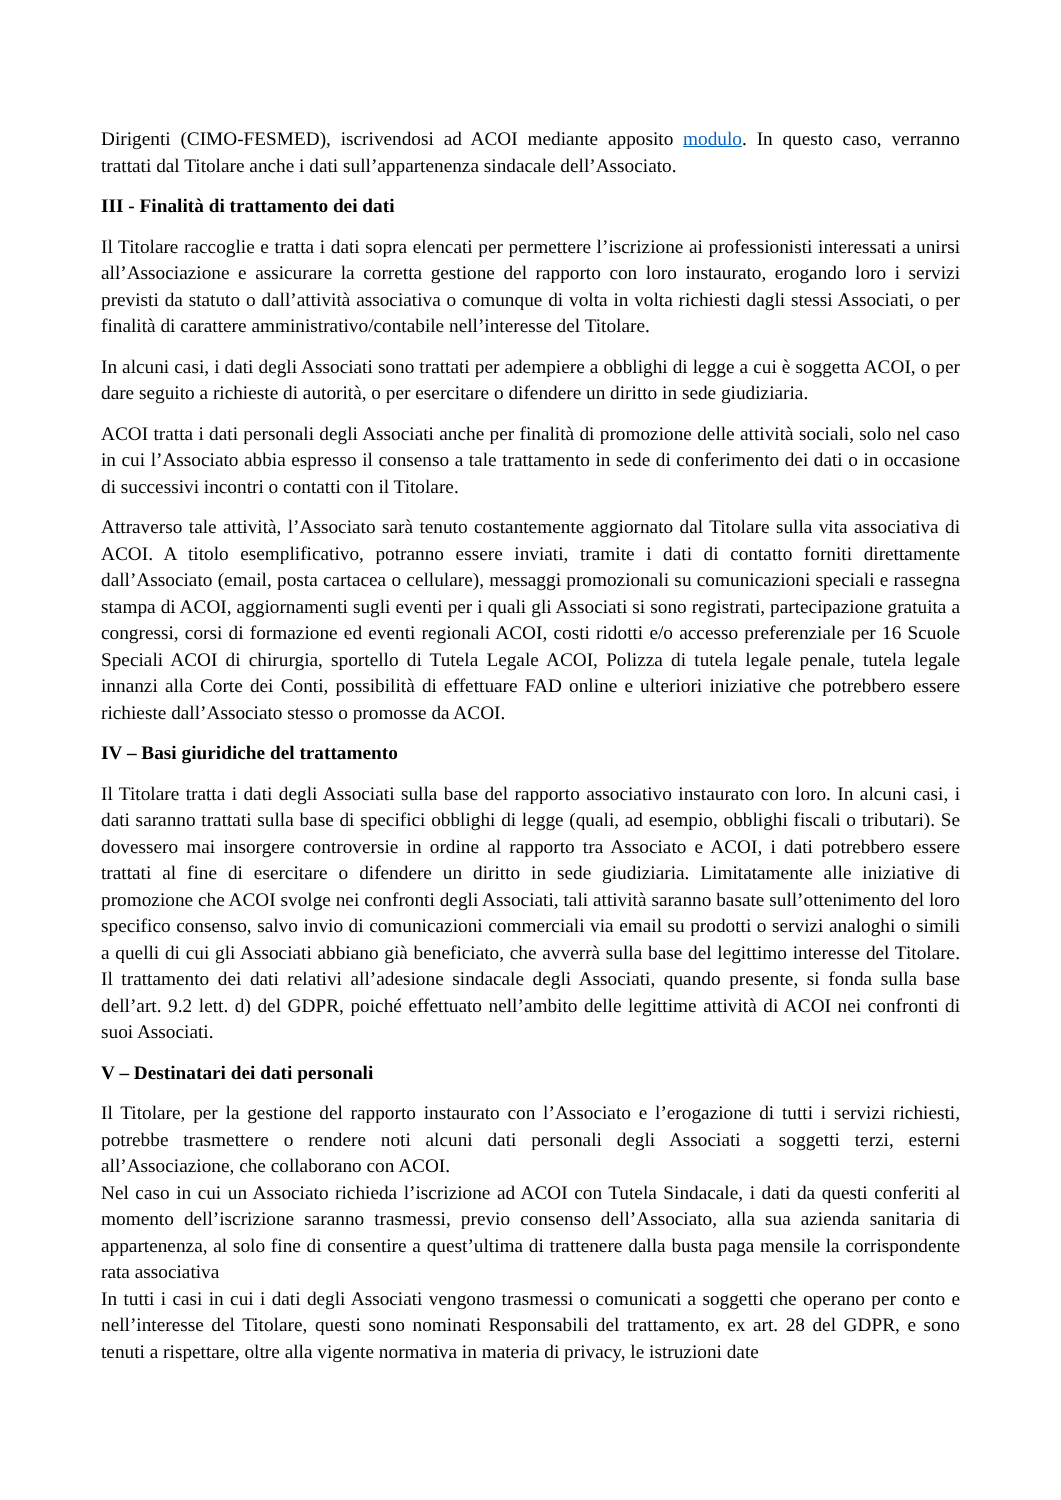Dirigenti (CIMO-FESMED), iscrivendosi ad ACOI mediante apposito modulo. In questo caso, verranno trattati dal Titolare anche i dati sull’appartenenza sindacale dell’Associato.
III - Finalità di trattamento dei dati
Il Titolare raccoglie e tratta i dati sopra elencati per permettere l’iscrizione ai professionisti interessati a unirsi all’Associazione e assicurare la corretta gestione del rapporto con loro instaurato, erogando loro i servizi previsti da statuto o dall’attività associativa o comunque di volta in volta richiesti dagli stessi Associati, o per finalità di carattere amministrativo/contabile nell’interesse del Titolare.
In alcuni casi, i dati degli Associati sono trattati per adempiere a obblighi di legge a cui è soggetta ACOI, o per dare seguito a richieste di autorità, o per esercitare o difendere un diritto in sede giudiziaria.
ACOI tratta i dati personali degli Associati anche per finalità di promozione delle attività sociali, solo nel caso in cui l’Associato abbia espresso il consenso a tale trattamento in sede di conferimento dei dati o in occasione di successivi incontri o contatti con il Titolare.
Attraverso tale attività, l’Associato sarà tenuto costantemente aggiornato dal Titolare sulla vita associativa di ACOI. A titolo esemplificativo, potranno essere inviati, tramite i dati di contatto forniti direttamente dall’Associato (email, posta cartacea o cellulare), messaggi promozionali su comunicazioni speciali e rassegna stampa di ACOI, aggiornamenti sugli eventi per i quali gli Associati si sono registrati, partecipazione gratuita a congressi, corsi di formazione ed eventi regionali ACOI, costi ridotti e/o accesso preferenziale per 16 Scuole Speciali ACOI di chirurgia, sportello di Tutela Legale ACOI, Polizza di tutela legale penale, tutela legale innanzi alla Corte dei Conti, possibilità di effettuare FAD online e ulteriori iniziative che potrebbero essere richieste dall’Associato stesso o promosse da ACOI.
IV – Basi giuridiche del trattamento
Il Titolare tratta i dati degli Associati sulla base del rapporto associativo instaurato con loro. In alcuni casi, i dati saranno trattati sulla base di specifici obblighi di legge (quali, ad esempio, obblighi fiscali o tributari). Se dovessero mai insorgere controversie in ordine al rapporto tra Associato e ACOI, i dati potrebbero essere trattati al fine di esercitare o difendere un diritto in sede giudiziaria. Limitatamente alle iniziative di promozione che ACOI svolge nei confronti degli Associati, tali attività saranno basate sull’ottenimento del loro specifico consenso, salvo invio di comunicazioni commerciali via email su prodotti o servizi analoghi o simili a quelli di cui gli Associati abbiano già beneficiato, che avverrà sulla base del legittimo interesse del Titolare. Il trattamento dei dati relativi all’adesione sindacale degli Associati, quando presente, si fonda sulla base dell’art. 9.2 lett. d) del GDPR, poiché effettuato nell’ambito delle legittime attività di ACOI nei confronti di suoi Associati.
V – Destinatari dei dati personali
Il Titolare, per la gestione del rapporto instaurato con l’Associato e l’erogazione di tutti i servizi richiesti, potrebbe trasmettere o rendere noti alcuni dati personali degli Associati a soggetti terzi, esterni all’Associazione, che collaborano con ACOI.
Nel caso in cui un Associato richieda l’iscrizione ad ACOI con Tutela Sindacale, i dati da questi conferiti al momento dell’iscrizione saranno trasmessi, previo consenso dell’Associato, alla sua azienda sanitaria di appartenenza, al solo fine di consentire a quest’ultima di trattenere dalla busta paga mensile la corrispondente rata associativa
In tutti i casi in cui i dati degli Associati vengono trasmessi o comunicati a soggetti che operano per conto e nell’interesse del Titolare, questi sono nominati Responsabili del trattamento, ex art. 28 del GDPR, e sono tenuti a rispettare, oltre alla vigente normativa in materia di privacy, le istruzioni date